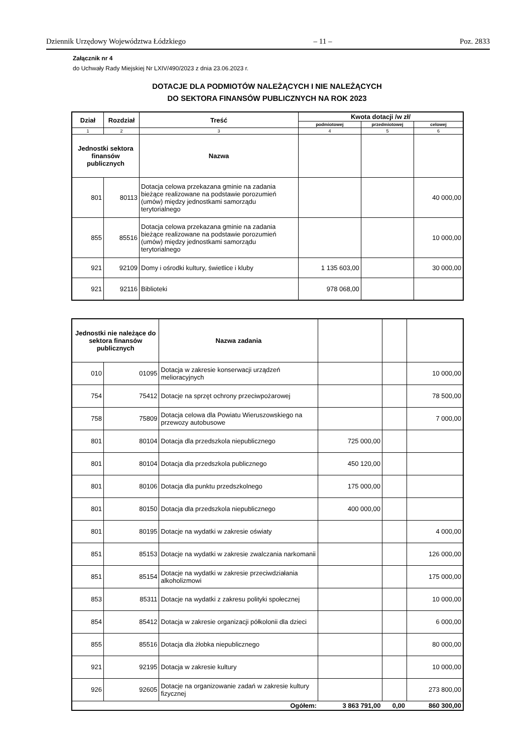Dziennik Urzędowy Województwa Łódzkiego – 11 – Poz. 2833
Załącznik nr 4
do Uchwały Rady Miejskiej Nr LXIV/490/2023 z dnia 23.06.2023 r.
DOTACJE DLA PODMIOTÓW NALEŻĄCYCH I NIE NALEŻĄCYCH
DO SEKTORA FINANSÓW PUBLICZNYCH NA ROK 2023
| Dział | Rozdział | Treść | Kwota dotacji /w zł/ | | |
| --- | --- | --- | --- | --- | --- |
| | | | podmiotowej | przedmiotowej | celowej |
| 1 | 2 | 3 | 4 | 5 | 6 |
| Jednostki sektora finansów publicznych | | Nazwa | | | |
| 801 | 80113 | Dotacja celowa przekazana gminie na zadania bieżące realizowane na podstawie porozumień (umów) między jednostkami samorządu terytorialnego | | | 40 000,00 |
| 855 | 85516 | Dotacja celowa przekazana gminie na zadania bieżące realizowane na podstawie porozumień (umów) między jednostkami samorządu terytorialnego | | | 10 000,00 |
| 921 | 92109 | Domy i ośrodki kultury, świetlice i kluby | 1 135 603,00 | | 30 000,00 |
| 921 | 92116 | Biblioteki | 978 068,00 | | |
| Jednostki nie należące do sektora finansów publicznych | | Nazwa zadania | | | |
| 010 | 01095 | Dotacja w zakresie konserwacji urządzeń melioracyjnych | | | 10 000,00 |
| 754 | 75412 | Dotacje na sprzęt ochrony przeciwpożarowej | | | 78 500,00 |
| 758 | 75809 | Dotacja celowa dla Powiatu Wieruszowskiego na przewozy autobusowe | | | 7 000,00 |
| 801 | 80104 | Dotacja dla przedszkola niepublicznego | 725 000,00 | | |
| 801 | 80104 | Dotacja dla przedszkola publicznego | 450 120,00 | | |
| 801 | 80106 | Dotacja dla punktu przedszkolnego | 175 000,00 | | |
| 801 | 80150 | Dotacja dla przedszkola niepublicznego | 400 000,00 | | |
| 801 | 80195 | Dotacje na wydatki w zakresie oświaty | | | 4 000,00 |
| 851 | 85153 | Dotacje na wydatki w zakresie zwalczania narkomanii | | | 126 000,00 |
| 851 | 85154 | Dotacje na wydatki w zakresie przeciwdziałania alkoholizmowi | | | 175 000,00 |
| 853 | 85311 | Dotacje na wydatki z zakresu polityki społecznej | | | 10 000,00 |
| 854 | 85412 | Dotacja w zakresie organizacji półkolonii dla dzieci | | | 6 000,00 |
| 855 | 85516 | Dotacja dla żłobka niepublicznego | | | 80 000,00 |
| 921 | 92195 | Dotacja w zakresie kultury | | | 10 000,00 |
| 926 | 92605 | Dotacje na organizowanie zadań w zakresie kultury fizycznej | | | 273 800,00 |
| | | Ogółem: | 3 863 791,00 | 0,00 | 860 300,00 |